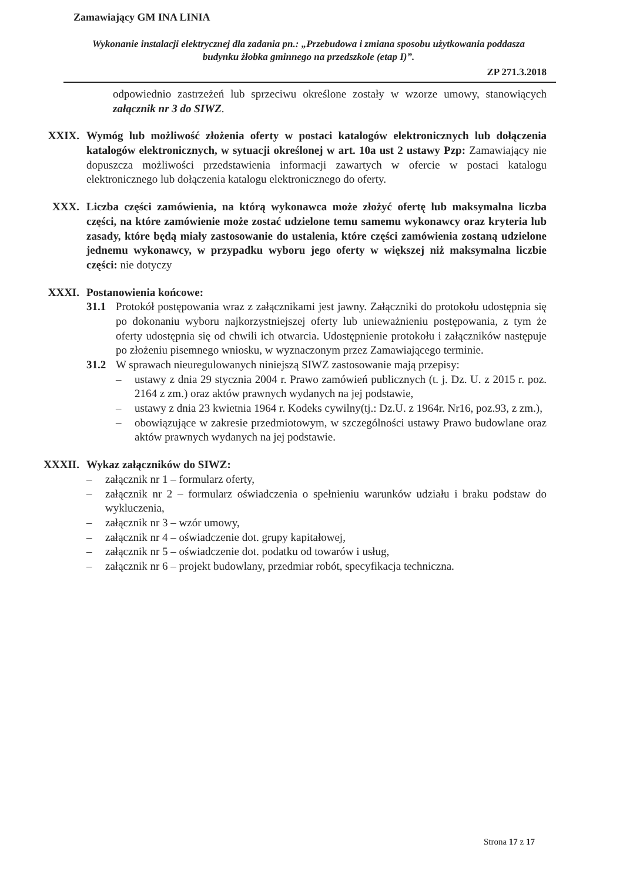Zamawiający GM INA LINIA
Wykonanie instalacji elektrycznej dla zadania pn.: „Przebudowa i zmiana sposobu użytkowania poddasza budynku żłobka gminnego na przedszkole (etap I)”.
ZP 271.3.2018
odpowiednio zastrzeżeń lub sprzeciwu określone zostały w wzorze umowy, stanowiących załącznik nr 3 do SIWZ.
XXIX. Wymóg lub możliwość złożenia oferty w postaci katalogów elektronicznych lub dołączenia katalogów elektronicznych, w sytuacji określonej w art. 10a ust 2 ustawy Pzp: Zamawiający nie dopuszcza możliwości przedstawienia informacji zawartych w ofercie w postaci katalogu elektronicznego lub dołączenia katalogu elektronicznego do oferty.
XXX. Liczba części zamówienia, na którą wykonawca może złożyć ofertę lub maksymalna liczba części, na które zamówienie może zostać udzielone temu samemu wykonawcy oraz kryteria lub zasady, które będą miały zastosowanie do ustalenia, które części zamówienia zostaną udzielone jednemu wykonawcy, w przypadku wyboru jego oferty w większej niż maksymalna liczbie części: nie dotyczy
XXXI. Postanowienia końcowe:
31.1 Protokół postępowania wraz z załącznikami jest jawny. Załączniki do protokołu udostępnia się po dokonaniu wyboru najkorzystniejszej oferty lub unieważnieniu postępowania, z tym że oferty udostępnia się od chwili ich otwarcia. Udostępnienie protokołu i załączników następuje po złożeniu pisemnego wniosku, w wyznaczonym przez Zamawiającego terminie.
31.2 W sprawach nieuregulowanych niniejszą SIWZ zastosowanie mają przepisy:
– ustawy z dnia 29 stycznia 2004 r. Prawo zamówień publicznych (t. j. Dz. U. z 2015 r. poz. 2164 z zm.) oraz aktów prawnych wydanych na jej podstawie,
– ustawy z dnia 23 kwietnia 1964 r. Kodeks cywilny(tj.: Dz.U. z 1964r. Nr16, poz.93, z zm.),
– obowiązujące w zakresie przedmiotowym, w szczególności ustawy Prawo budowlane oraz aktów prawnych wydanych na jej podstawie.
XXXII. Wykaz załączników do SIWZ:
– załącznik nr 1 – formularz oferty,
– załącznik nr 2 – formularz oświadczenia o spełnieniu warunków udziału i braku podstaw do wykluczenia,
– załącznik nr 3 – wzór umowy,
– załącznik nr 4 – oświadczenie dot. grupy kapitałowej,
– załącznik nr 5 – oświadczenie dot. podatku od towarów i usług,
– załącznik nr 6 – projekt budowlany, przedmiar robót, specyfikacja techniczna.
Strona 17 z 17